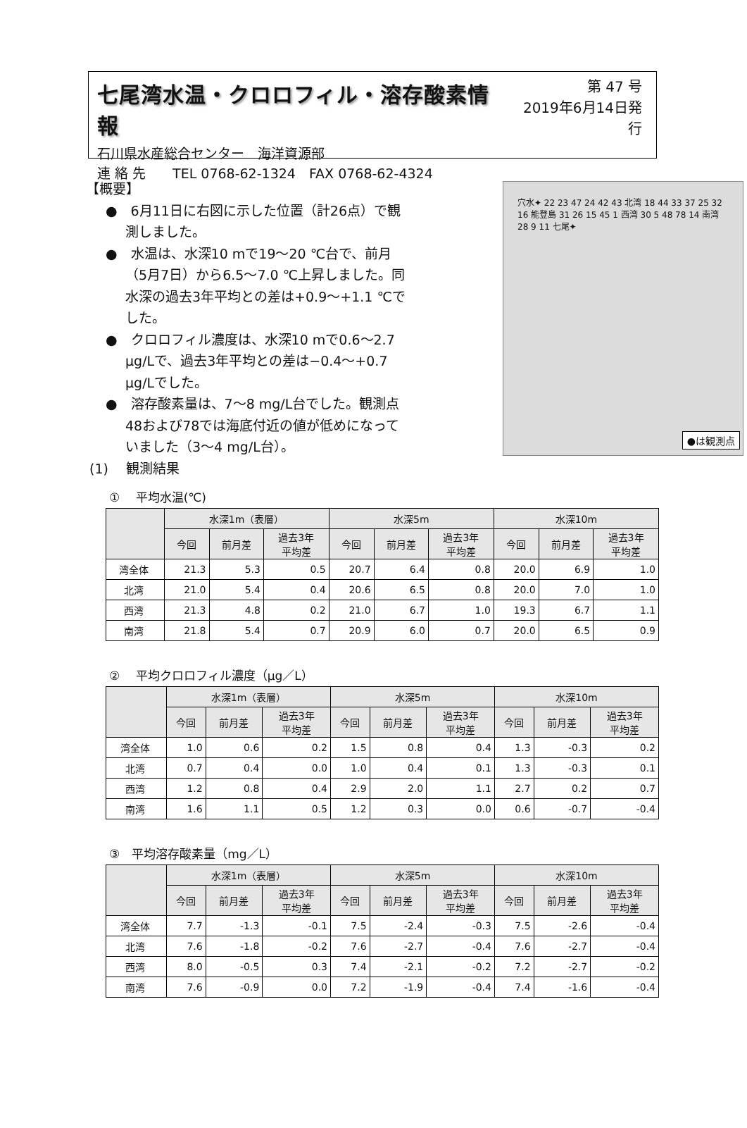七尾湾水温・クロロフィル・溶存酸素情報
石川県水産総合センター　海洋資源部
連 絡 先　　TEL 0768-62-1324　FAX 0768-62-4324
第 47 号
2019年6月14日発行
【概要】
●　6月11日に右図に示した位置（計26点）で観測しました。
●　水温は、水深10 mで19～20 ℃台で、前月（5月7日）から6.5～7.0 ℃上昇しました。同水深の過去3年平均との差は+0.9～+1.1 ℃でした。
●　クロロフィル濃度は、水深10 mで0.6～2.7 μg/Lで、過去3年平均との差は−0.4～+0.7 μg/Lでした。
●　溶存酸素量は、7～8 mg/L台でした。観測点48および78では海底付近の値が低めになっていました（3～4 mg/L台）。
(1)　 観測結果
穴水✦ 22 23 47 24 42 43 北湾 18 44 33 37 25 32 16 能登島 31 26 15 45 1 西湾 30 5 48 78 14 南湾 28 9 11 七尾✦
●は観測点
①　 平均水温(℃)
| | 水深1m（表層） | | | 水深5m | | | 水深10m | | |
| --- | --- | --- | --- | --- | --- | --- | --- | --- | --- |
| | 今回 | 前月差 | 過去3年 平均差 | 今回 | 前月差 | 過去3年 平均差 | 今回 | 前月差 | 過去3年 平均差 |
| 湾全体 | 21.3 | 5.3 | 0.5 | 20.7 | 6.4 | 0.8 | 20.0 | 6.9 | 1.0 |
| 北湾 | 21.0 | 5.4 | 0.4 | 20.6 | 6.5 | 0.8 | 20.0 | 7.0 | 1.0 |
| 西湾 | 21.3 | 4.8 | 0.2 | 21.0 | 6.7 | 1.0 | 19.3 | 6.7 | 1.1 |
| 南湾 | 21.8 | 5.4 | 0.7 | 20.9 | 6.0 | 0.7 | 20.0 | 6.5 | 0.9 |
②　 平均クロロフィル濃度（μg／L）
| | 水深1m（表層） | | | 水深5m | | | 水深10m | | |
| --- | --- | --- | --- | --- | --- | --- | --- | --- | --- |
| | 今回 | 前月差 | 過去3年 平均差 | 今回 | 前月差 | 過去3年 平均差 | 今回 | 前月差 | 過去3年 平均差 |
| 湾全体 | 1.0 | 0.6 | 0.2 | 1.5 | 0.8 | 0.4 | 1.3 | -0.3 | 0.2 |
| 北湾 | 0.7 | 0.4 | 0.0 | 1.0 | 0.4 | 0.1 | 1.3 | -0.3 | 0.1 |
| 西湾 | 1.2 | 0.8 | 0.4 | 2.9 | 2.0 | 1.1 | 2.7 | 0.2 | 0.7 |
| 南湾 | 1.6 | 1.1 | 0.5 | 1.2 | 0.3 | 0.0 | 0.6 | -0.7 | -0.4 |
③　平均溶存酸素量（mg／L）
| | 水深1m（表層） | | | 水深5m | | | 水深10m | | |
| --- | --- | --- | --- | --- | --- | --- | --- | --- | --- |
| | 今回 | 前月差 | 過去3年 平均差 | 今回 | 前月差 | 過去3年 平均差 | 今回 | 前月差 | 過去3年 平均差 |
| 湾全体 | 7.7 | -1.3 | -0.1 | 7.5 | -2.4 | -0.3 | 7.5 | -2.6 | -0.4 |
| 北湾 | 7.6 | -1.8 | -0.2 | 7.6 | -2.7 | -0.4 | 7.6 | -2.7 | -0.4 |
| 西湾 | 8.0 | -0.5 | 0.3 | 7.4 | -2.1 | -0.2 | 7.2 | -2.7 | -0.2 |
| 南湾 | 7.6 | -0.9 | 0.0 | 7.2 | -1.9 | -0.4 | 7.4 | -1.6 | -0.4 |